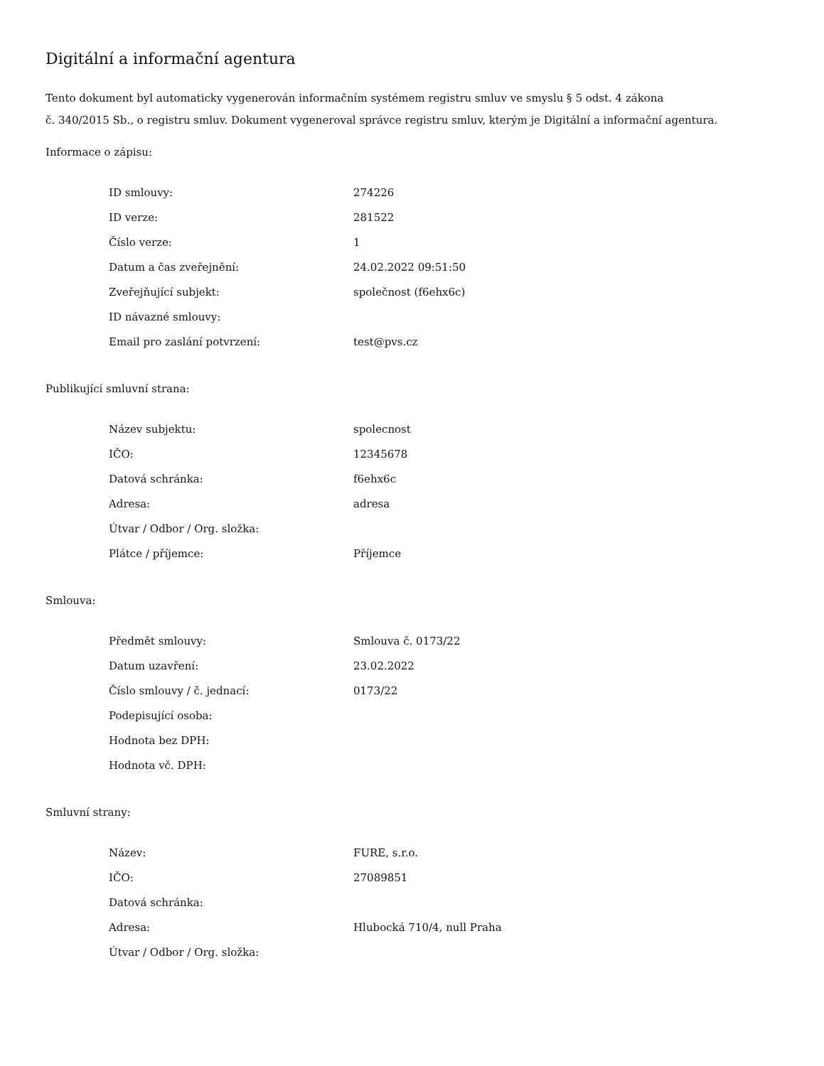Digitální a informační agentura
Tento dokument byl automaticky vygenerován informačním systémem registru smluv ve smyslu § 5 odst. 4 zákona
č. 340/2015 Sb., o registru smluv. Dokument vygeneroval správce registru smluv, kterým je Digitální a informační agentura.
Informace o zápisu:
| ID smlouvy: | 274226 |
| ID verze: | 281522 |
| Číslo verze: | 1 |
| Datum a čas zveřejnění: | 24.02.2022 09:51:50 |
| Zveřejňující subjekt: | společnost (f6ehx6c) |
| ID návazné smlouvy: | |
| Email pro zaslání potvrzení: | test@pvs.cz |
Publikující smluvní strana:
| Název subjektu: | spolecnost |
| IČO: | 12345678 |
| Datová schránka: | f6ehx6c |
| Adresa: | adresa |
| Útvar / Odbor / Org. složka: | |
| Plátce / příjemce: | Příjemce |
Smlouva:
| Předmět smlouvy: | Smlouva č. 0173/22 |
| Datum uzavření: | 23.02.2022 |
| Číslo smlouvy / č. jednací: | 0173/22 |
| Podepisující osoba: | |
| Hodnota bez DPH: | |
| Hodnota vč. DPH: | |
Smluvní strany:
| Název: | FURE, s.r.o. |
| IČO: | 27089851 |
| Datová schránka: | |
| Adresa: | Hlubocká 710/4, null Praha |
| Útvar / Odbor / Org. složka: | |